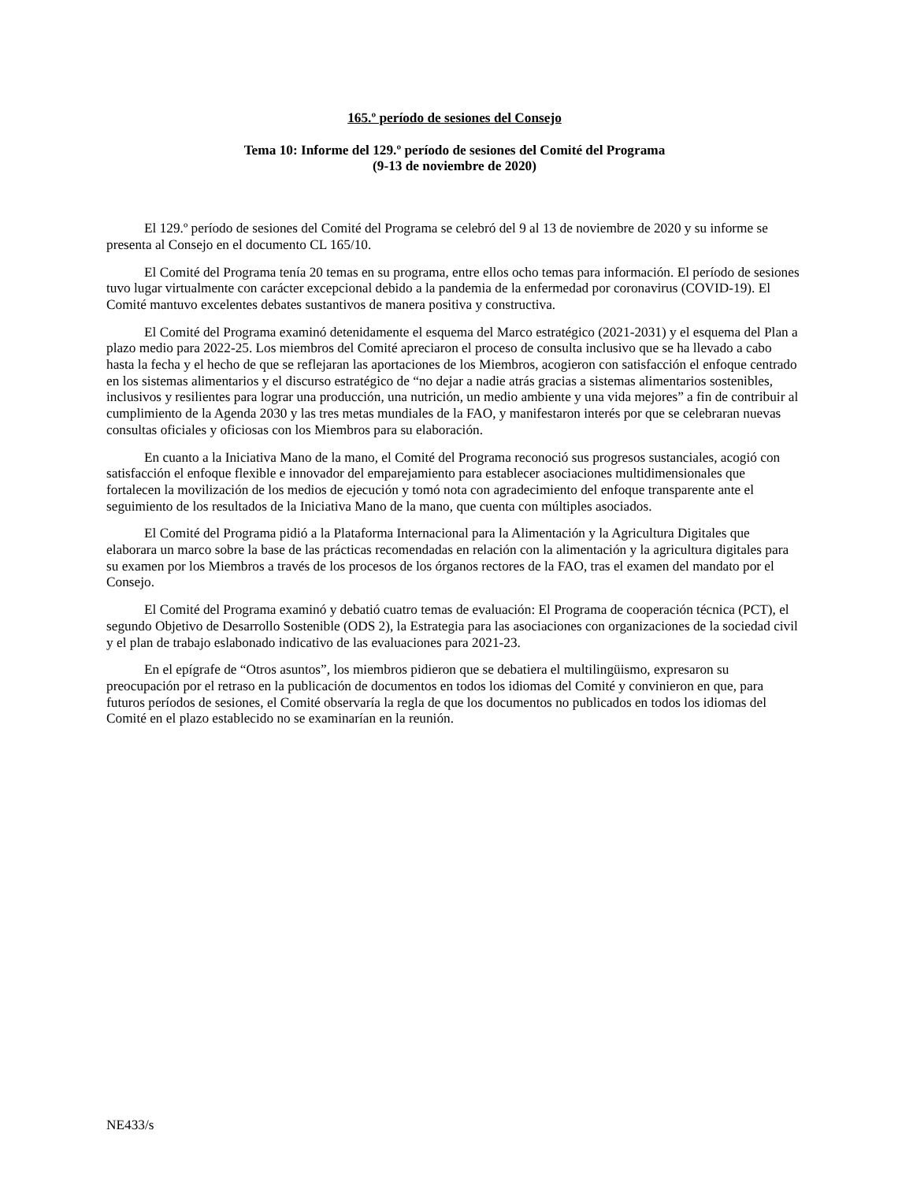165.º período de sesiones del Consejo
Tema 10: Informe del 129.º período de sesiones del Comité del Programa
(9-13 de noviembre de 2020)
El 129.º período de sesiones del Comité del Programa se celebró del 9 al 13 de noviembre de 2020 y su informe se presenta al Consejo en el documento CL 165/10.
El Comité del Programa tenía 20 temas en su programa, entre ellos ocho temas para información. El período de sesiones tuvo lugar virtualmente con carácter excepcional debido a la pandemia de la enfermedad por coronavirus (COVID-19). El Comité mantuvo excelentes debates sustantivos de manera positiva y constructiva.
El Comité del Programa examinó detenidamente el esquema del Marco estratégico (2021-2031) y el esquema del Plan a plazo medio para 2022-25. Los miembros del Comité apreciaron el proceso de consulta inclusivo que se ha llevado a cabo hasta la fecha y el hecho de que se reflejaran las aportaciones de los Miembros, acogieron con satisfacción el enfoque centrado en los sistemas alimentarios y el discurso estratégico de “no dejar a nadie atrás gracias a sistemas alimentarios sostenibles, inclusivos y resilientes para lograr una producción, una nutrición, un medio ambiente y una vida mejores” a fin de contribuir al cumplimiento de la Agenda 2030 y las tres metas mundiales de la FAO, y manifestaron interés por que se celebraran nuevas consultas oficiales y oficiosas con los Miembros para su elaboración.
En cuanto a la Iniciativa Mano de la mano, el Comité del Programa reconoció sus progresos sustanciales, acogió con satisfacción el enfoque flexible e innovador del emparejamiento para establecer asociaciones multidimensionales que fortalecen la movilización de los medios de ejecución y tomó nota con agradecimiento del enfoque transparente ante el seguimiento de los resultados de la Iniciativa Mano de la mano, que cuenta con múltiples asociados.
El Comité del Programa pidió a la Plataforma Internacional para la Alimentación y la Agricultura Digitales que elaborara un marco sobre la base de las prácticas recomendadas en relación con la alimentación y la agricultura digitales para su examen por los Miembros a través de los procesos de los órganos rectores de la FAO, tras el examen del mandato por el Consejo.
El Comité del Programa examinó y debatió cuatro temas de evaluación: El Programa de cooperación técnica (PCT), el segundo Objetivo de Desarrollo Sostenible (ODS 2), la Estrategia para las asociaciones con organizaciones de la sociedad civil y el plan de trabajo eslabonado indicativo de las evaluaciones para 2021-23.
En el epígrafe de “Otros asuntos”, los miembros pidieron que se debatiera el multilingüismo, expresaron su preocupación por el retraso en la publicación de documentos en todos los idiomas del Comité y convinieron en que, para futuros períodos de sesiones, el Comité observaría la regla de que los documentos no publicados en todos los idiomas del Comité en el plazo establecido no se examinarían en la reunión.
NE433/s